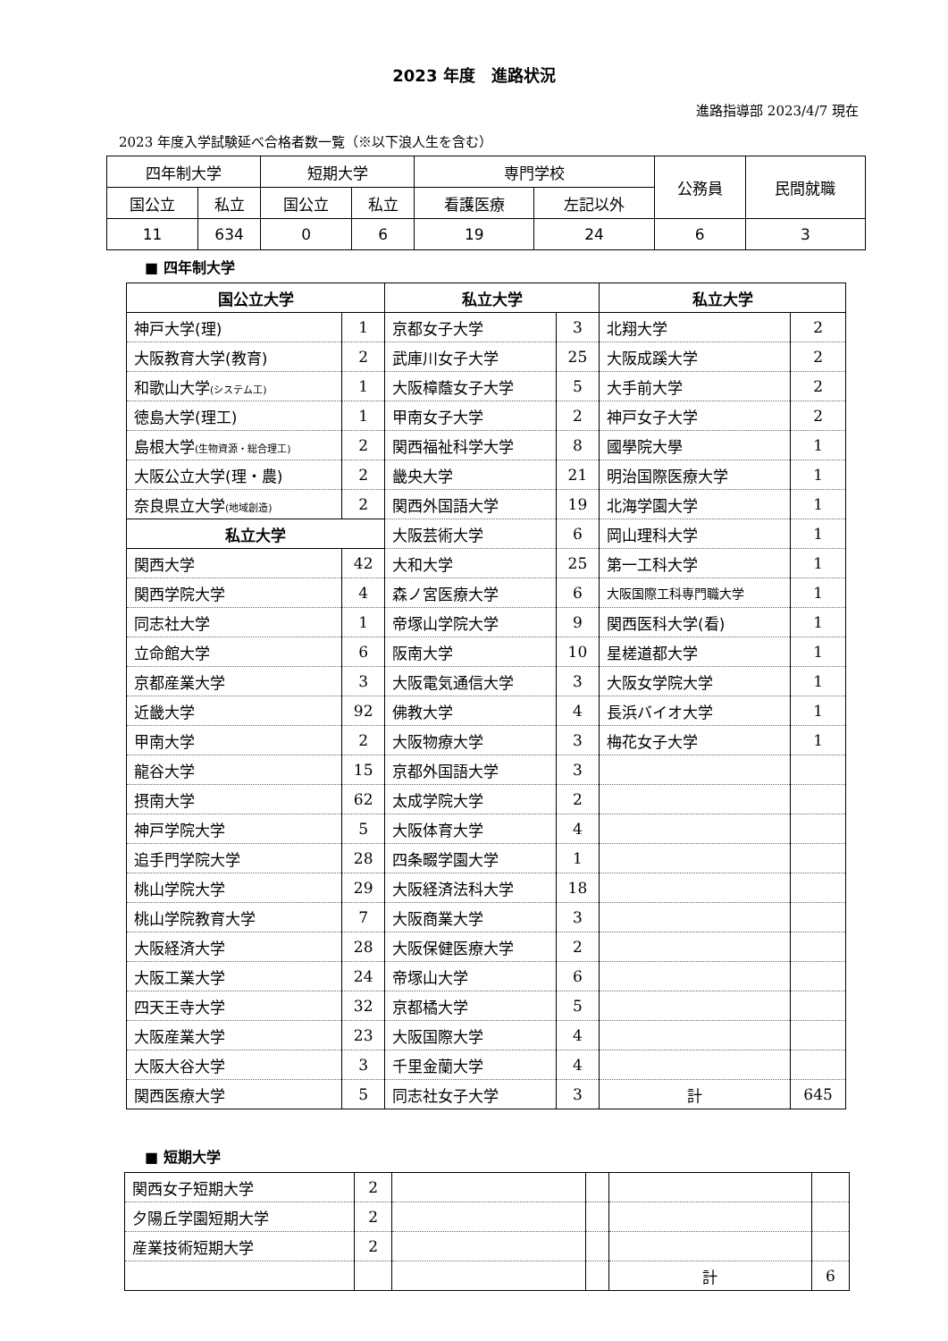2023 年度　進路状況
進路指導部 2023/4/7 現在
2023 年度入学試験延べ合格者数一覧（※以下浪人生を含む）
| 四年制大学 | | 短期大学 | | 専門学校 | | 公務員 | 民間就職 |
| --- | --- | --- | --- | --- | --- | --- | --- |
| 国公立 | 私立 | 国公立 | 私立 | 看護医療 | 左記以外 | | |
| 11 | 634 | 0 | 6 | 19 | 24 | 6 | 3 |
■ 四年制大学
| 国公立大学 | | 私立大学 | | 私立大学 | |
| --- | --- | --- | --- | --- | --- |
| 神戸大学(理) | 1 | 京都女子大学 | 3 | 北翔大学 | 2 |
| 大阪教育大学(教育) | 2 | 武庫川女子大学 | 25 | 大阪成蹊大学 | 2 |
| 和歌山大学 (システム工) | 1 | 大阪樟蔭女子大学 | 5 | 大手前大学 | 2 |
| 徳島大学(理工) | 1 | 甲南女子大学 | 2 | 神戸女子大学 | 2 |
| 島根大学 (生物資源・総合理工) | 2 | 関西福祉科学大学 | 8 | 國學院大學 | 1 |
| 大阪公立大学(理・農) | 2 | 畿央大学 | 21 | 明治国際医療大学 | 1 |
| 奈良県立大学 (地域創造) | 2 | 関西外国語大学 | 19 | 北海学園大学 | 1 |
| 私立大学 | | 大阪芸術大学 | 6 | 岡山理科大学 | 1 |
| 関西大学 | 42 | 大和大学 | 25 | 第一工科大学 | 1 |
| 関西学院大学 | 4 | 森ノ宮医療大学 | 6 | 大阪国際工科専門職大学 | 1 |
| 同志社大学 | 1 | 帝塚山学院大学 | 9 | 関西医科大学(看) | 1 |
| 立命館大学 | 6 | 阪南大学 | 10 | 星槎道都大学 | 1 |
| 京都産業大学 | 3 | 大阪電気通信大学 | 3 | 大阪女学院大学 | 1 |
| 近畿大学 | 92 | 佛教大学 | 4 | 長浜バイオ大学 | 1 |
| 甲南大学 | 2 | 大阪物療大学 | 3 | 梅花女子大学 | 1 |
| 龍谷大学 | 15 | 京都外国語大学 | 3 | | |
| 摂南大学 | 62 | 太成学院大学 | 2 | | |
| 神戸学院大学 | 5 | 大阪体育大学 | 4 | | |
| 追手門学院大学 | 28 | 四条畷学園大学 | 1 | | |
| 桃山学院大学 | 29 | 大阪経済法科大学 | 18 | | |
| 桃山学院教育大学 | 7 | 大阪商業大学 | 3 | | |
| 大阪経済大学 | 28 | 大阪保健医療大学 | 2 | | |
| 大阪工業大学 | 24 | 帝塚山大学 | 6 | | |
| 四天王寺大学 | 32 | 京都橘大学 | 5 | | |
| 大阪産業大学 | 23 | 大阪国際大学 | 4 | | |
| 大阪大谷大学 | 3 | 千里金蘭大学 | 4 | | |
| 関西医療大学 | 5 | 同志社女子大学 | 3 | 計 | 645 |
■ 短期大学
| 関西女子短期大学 | 2 | | | | |
| 夕陽丘学園短期大学 | 2 | | | | |
| 産業技術短期大学 | 2 | | | | |
| | | | | 計 | 6 |